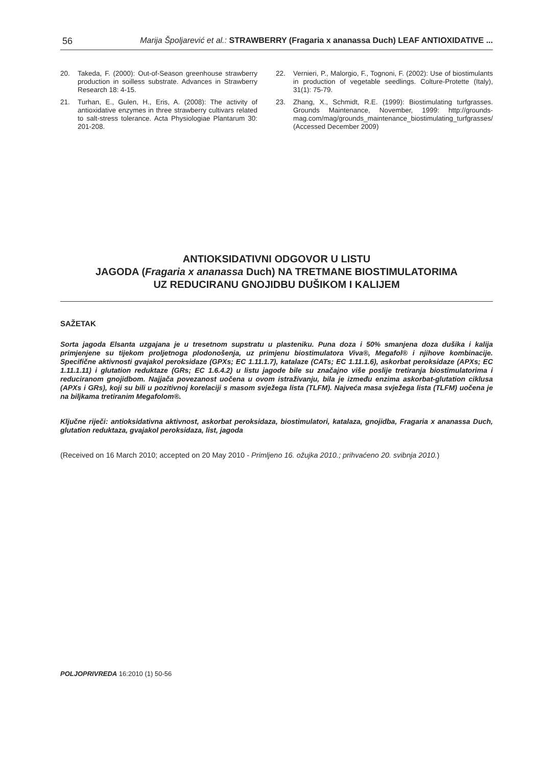56 Marija Špoljarević et al.: STRAWBERRY (Fragaria x ananassa Duch) LEAF ANTIOXIDATIVE ...
20. Takeda, F. (2000): Out-of-Season greenhouse strawberry production in soilless substrate. Advances in Strawberry Research 18: 4-15.
21. Turhan, E., Gulen, H., Eris, A. (2008): The activity of antioxidative enzymes in three strawberry cultivars related to salt-stress tolerance. Acta Physiologiae Plantarum 30: 201-208.
22. Vernieri, P., Malorgio, F., Tognoni, F. (2002): Use of biostimulants in production of vegetable seedlings. Colture-Protette (Italy), 31(1): 75-79.
23. Zhang, X., Schmidt, R.E. (1999): Biostimulating turfgrasses. Grounds Maintenance, November, 1999: http://grounds-mag.com/mag/grounds_maintenance_biostimulating_turfgrasses/ (Accessed December 2009)
ANTIOKSIDATIVNI ODGOVOR U LISTU
JAGODA (Fragaria x ananassa Duch) NA TRETMANE BIOSTIMULATORIMA
UZ REDUCIRANU GNOJIDBU DUŠIKOM I KALIJEM
SAŽETAK
Sorta jagoda Elsanta uzgajana je u tresetnom supstratu u plasteniku. Puna doza i 50% smanjena doza dušika i kalija primjenjene su tijekom proljetnoga plodonošenja, uz primjenu biostimulatora Viva®, Megafol® i njihove kombinacije. Specifične aktivnosti gvajakol peroksidaze (GPXs; EC 1.11.1.7), katalaze (CATs; EC 1.11.1.6), askorbat peroksidaze (APXs; EC 1.11.1.11) i glutation reduktaze (GRs; EC 1.6.4.2) u listu jagode bile su značajno više poslije tretiranja biostimulatorima i reduciranom gnojidbom. Najjača povezanost uočena u ovom istraživanju, bila je između enzima askorbat-glutation ciklusa (APXs i GRs), koji su bili u pozitivnoj korelaciji s masom svježega lista (TLFM). Najveća masa svježega lista (TLFM) uočena je na biljkama tretiranim Megafolom®.
Ključne riječi: antioksidativna aktivnost, askorbat peroksidaza, biostimulatori, katalaza, gnojidba, Fragaria x ananassa Duch, glutation reduktaza, gvajakol peroksidaza, list, jagoda
(Received on 16 March 2010; accepted on 20 May 2010 - Primljeno 16. ožujka 2010.; prihvaćeno 20. svibnja 2010.)
POLJOPRIVREDA 16:2010 (1) 50-56